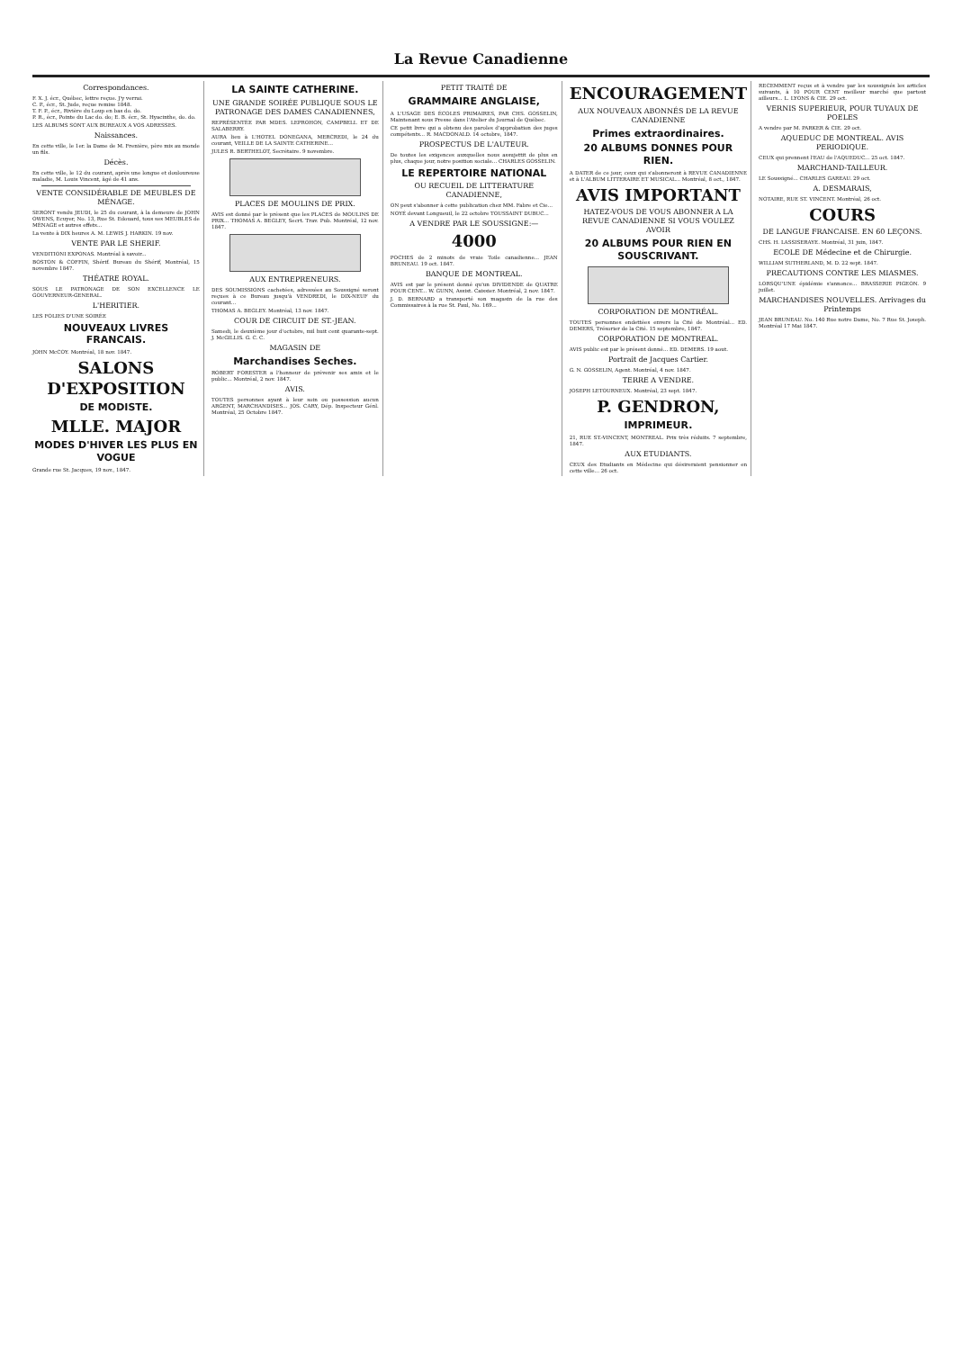La Revue Canadienne
Correspondances.
F. X. J. écr., Québec, lettre reçue. J'y verrai.
C. P., écr., St. Jude, reçue remise 1848.
T. F. P., écr., Rivière du Loup en bas do. do.
P. R., écr., Pointe du Lac do. do; E. B. écr., St. Hyacinthe, do. do.
LES ALBUMS SONT AUX BUREAUX A VOS ADRESSES.
Naissances.
En cette ville, le 1er. la Dame de M. Frenière, père mis au monde un fils.
Décès.
En cette ville, le 12 du courant, après une longue et douloureuse maladie, M. Louis Vincent, âgé de 41 ans.
VENTE CONSIDÉRABLE DE MEUBLES DE MÉNAGE.
SERONT vendu JEUDI, le 25 du courant, à la demeure de JOHN OWENS, Ecuyer, No. 13, Rue St. Edouard, tous ses MEUBLES de MÉNAGE et autres effets...
La vente à DIX heures A. M. LEWIS J. HARKIN. 19 nov.
VENTE PAR LE SHERIF.
VENDITIONI EXPONAS. Montréal à savoir...
BOSTON & COFFIN, Shérif. Bureau du Shérif, Montréal, 15 novembre 1847.
THÉATRE ROYAL.
SOUS LE PATRONAGE DE SON EXCELLENCE LE GOUVERNEUR-GENERAL.
L'HERITIER.
LES FOLIES D'UNE SOIRÉE
NOUVEAUX LIVRES FRANCAIS.
JOHN McCOY. Montréal, 18 nov. 1847.
SALONS D'EXPOSITION
DE MODISTE.
MLLE. MAJOR
MODES D'HIVER LES PLUS EN VOGUE
Grande rue St. Jacques, 19 nov., 1847.
LA SAINTE CATHERINE.
UNE GRANDE SOIRÉE PUBLIQUE SOUS LE PATRONAGE DES DAMES CANADIENNES,
REPRÉSENTÉE PAR MDES. LEPROHON, CAMPBELL ET DE SALABERRY.
AURA lieu à L'HOTEL DONEGANA, MERCREDI, le 24 du courant, VEILLE DE LA SAINTE CATHERINE...
JULES R. BERTHELOT, Secrétaire. 9 novembre.
PLACES DE MOULINS DE PRIX.
AVIS est donné par le présent que les PLACES de MOULINS DE PRIX... THOMAS A. BEGLEY, Secrt. Trav. Pub. Montréal, 12 nov. 1847.
AUX ENTREPRENEURS.
DES SOUMISSIONS cachetées, adressées au Soussigné seront reçues à ce Bureau jusqu'à VENDREDI, le DIX-NEUF du courant...
THOMAS A. BEGLEY. Montréal, 13 nov. 1847.
COUR DE CIRCUIT DE ST.-JEAN.
Samedi, le deuxième jour d'octobre, mil huit cent quarante-sept. J. McGILLIS. G. C. C.
MAGASIN DE
Marchandises Seches.
ROBERT FORESTER a l'honneur de prévenir ses amis et le public... Montréal, 2 nov. 1847.
AVIS.
TOUTES personnes ayant à leur soin ou possession aucun ARGENT, MARCHANDISES... JOS. CARY, Dép. Inspecteur Génl. Montréal, 25 Octobre 1847.
PETIT TRAITÉ DE
GRAMMAIRE ANGLAISE,
A L'USAGE DES ÉCOLES PRIMAIRES, PAR CHS. GOSSELIN, Maintenant sous Presse dans l'Atelier du Journal de Québec.
CE petit livre qui a obtenu des paroles d'approbation des juges compétents... R. MACDONALD. 14 octobre, 1847.
PROSPECTUS DE L'AUTEUR.
De toutes les exigences auxquelles nous assujettit de plus en plus, chaque jour, notre position sociale... CHARLES GOSSELIN.
LE REPERTOIRE NATIONAL
OU RECUEIL DE LITTERATURE CANADIENNE,
ON peut s'abonner à cette publication chez MM. Fabre et Cie...
NOYÉ devant Longueuil, le 22 octobre TOUSSAINT DUBUC...
A VENDRE PAR LE SOUSSIGNE:—
4000
POCHES de 2 minots de vraie Toile canadienne... JEAN BRUNEAU. 19 oct. 1847.
BANQUE DE MONTREAL.
AVIS est par le présent donné qu'un DIVIDENDE de QUATRE POUR CENT... W. GUNN, Assist. Caissier. Montréal, 2 nov. 1847.
J. D. BERNARD a transporté son magasin de la rue des Commissaires à la rue St. Paul, No. 169...
ENCOURAGEMENT
AUX NOUVEAUX ABONNÉS DE LA REVUE CANADIENNE
Primes extraordinaires.
20 ALBUMS DONNES POUR RIEN.
A DATER de ce jour, ceux qui s'abonneront à REVUE CANADIENNE et à L'ALBUM LITTERAIRE ET MUSICAL... Montréal, 8 oct., 1847.
AVIS IMPORTANT
HATEZ-VOUS DE VOUS ABONNER A LA REVUE CANADIENNE SI VOUS VOULEZ AVOIR
20 ALBUMS POUR RIEN EN SOUSCRIVANT.
CORPORATION DE MONTRÉAL.
TOUTES personnes endettées envers la Cité de Montréal... ED. DEMERS, Trésorier de la Cité. 15 septembre, 1847.
CORPORATION DE MONTREAL.
AVIS public est par le présent donné... ED. DEMERS. 19 aout.
Portrait de Jacques Cartier.
G. N. GOSSELIN, Agent. Montréal, 4 nov. 1847.
TERRE A VENDRE.
JOSEPH LETOURNEUX. Montréal, 23 sept. 1847.
P. GENDRON,
IMPRIMEUR.
21, RUE ST.-VINCENT, MONTREAL. Prix très réduits. 7 septembre, 1847.
AUX ETUDIANTS.
CEUX des Etudiants en Médecine qui désireraient pensionner en cette ville... 26 oct.
RECEMMENT reçus et à vendre par les soussignés les articles suivants, à 10 POUR CENT meilleur marché que partout ailleurs... L. LYONS & CIE. 29 oct.
VERNIS SUPERIEUR, POUR TUYAUX DE POELES
A vendre par M. PARKER & CIE. 29 oct.
AQUEDUC DE MONTREAL. AVIS PERIODIQUE.
CEUX qui prennent l'EAU de l'AQUEDUC... 25 oct. 1847.
MARCHAND-TAILLEUR.
LE Soussigné... CHARLES GAREAU. 29 oct.
A. DESMARAIS,
NOTAIRE, RUE ST. VINCENT. Montréal, 26 oct.
COURS
DE LANGUE FRANCAISE. EN 60 LEÇONS.
CHS. H. LASSISERAYE. Montréal, 31 juin, 1847.
ECOLE DE Médecine et de Chirurgie.
WILLIAM SUTHERLAND, M. D. 22 sept. 1847.
PRECAUTIONS CONTRE LES MIASMES.
LORSQU'UNE épidémie s'annonce... BRASSERIE PIGEON. 9 juillet.
MARCHANDISES NOUVELLES. Arrivages du Printemps
JEAN BRUNEAU. No. 140 Rue notre Dame, No. 7 Rue St. Joseph. Montréal 17 Mai 1847.